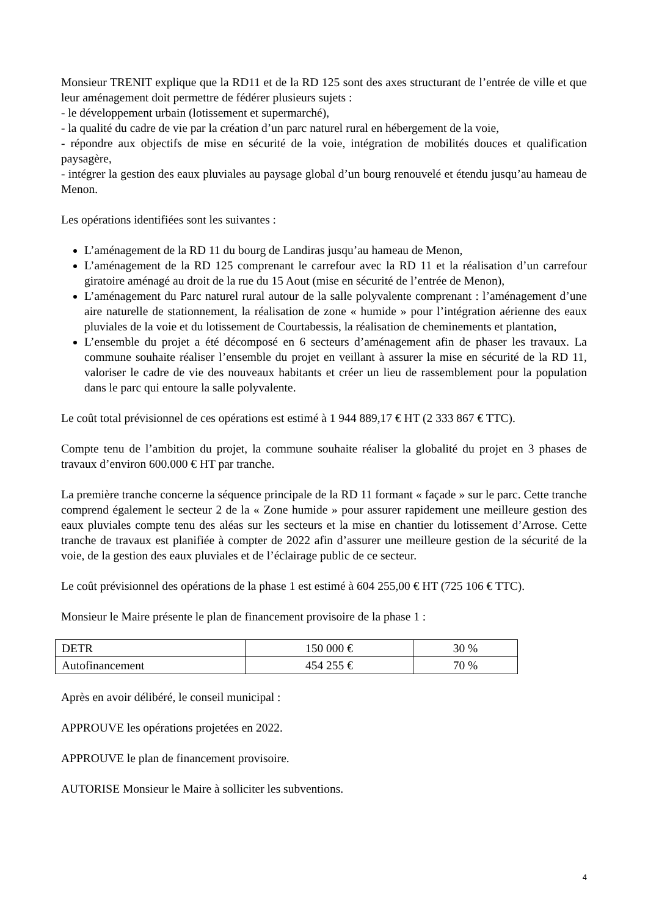Monsieur TRENIT explique que la RD11 et de la RD 125 sont des axes structurant de l’entrée de ville et que leur aménagement doit permettre de fédérer plusieurs sujets :
- le développement urbain (lotissement et supermarché),
- la qualité du cadre de vie par la création d’un parc naturel rural en hébergement de la voie,
- répondre aux objectifs de mise en sécurité de la voie, intégration de mobilités douces et qualification paysagère,
- intégrer la gestion des eaux pluviales au paysage global d’un bourg renouvelé et étendu jusqu’au hameau de Menon.
Les opérations identifiées sont les suivantes :
L’aménagement de la RD 11 du bourg de Landiras jusqu’au hameau de Menon,
L’aménagement de la RD 125 comprenant le carrefour avec la RD 11 et la réalisation d’un carrefour giratoire aménagé au droit de la rue du 15 Aout (mise en sécurité de l’entrée de Menon),
L’aménagement du Parc naturel rural autour de la salle polyvalente comprenant : l’aménagement d’une aire naturelle de stationnement, la réalisation de zone « humide » pour l’intégration aérienne des eaux pluviales de la voie et du lotissement de Courtabessis, la réalisation de cheminements et plantation,
L’ensemble du projet a été décomposé en 6 secteurs d’aménagement afin de phaser les travaux. La commune souhaite réaliser l’ensemble du projet en veillant à assurer la mise en sécurité de la RD 11, valoriser le cadre de vie des nouveaux habitants et créer un lieu de rassemblement pour la population dans le parc qui entoure la salle polyvalente.
Le coût total prévisionnel de ces opérations est estimé à 1 944 889,17 € HT (2 333 867 € TTC).
Compte tenu de l’ambition du projet, la commune souhaite réaliser la globalité du projet en 3 phases de travaux d’environ 600.000 € HT par tranche.
La première tranche concerne la séquence principale de la RD 11 formant « façade » sur le parc. Cette tranche comprend également le secteur 2 de la « Zone humide » pour assurer rapidement une meilleure gestion des eaux pluviales compte tenu des aléas sur les secteurs et la mise en chantier du lotissement d’Arrose. Cette tranche de travaux est planifiée à compter de 2022 afin d’assurer une meilleure gestion de la sécurité de la voie, de la gestion des eaux pluviales et de l’éclairage public de ce secteur.
Le coût prévisionnel des opérations de la phase 1 est estimé à 604 255,00 € HT (725 106 € TTC).
Monsieur le Maire présente le plan de financement provisoire de la phase 1 :
| DETR | 150 000 € | 30 % |
| Autofinancement | 454 255 € | 70 % |
Après en avoir délibéré, le conseil municipal :
APPROUVE les opérations projetées en 2022.
APPROUVE le plan de financement provisoire.
AUTORISE Monsieur le Maire à solliciter les subventions.
4